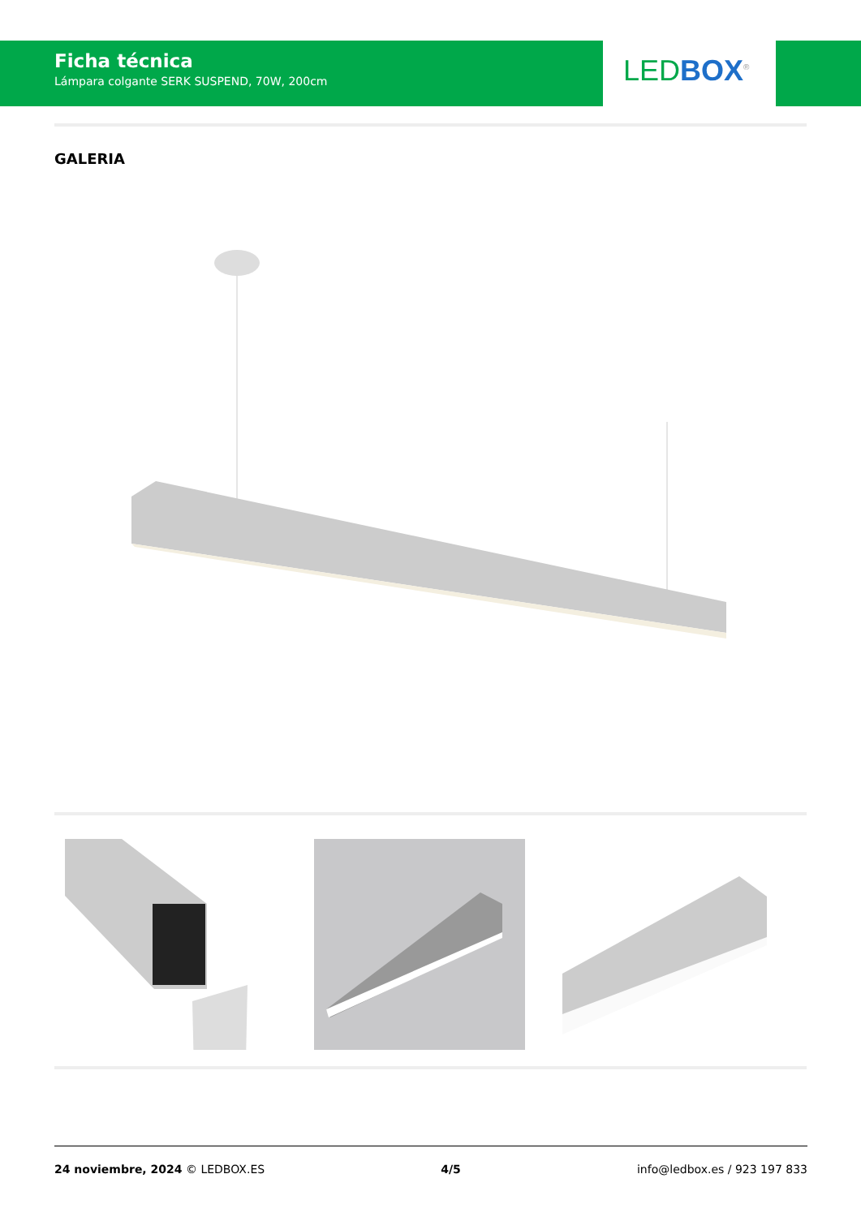Ficha técnica
Lámpara colgante SERK SUSPEND, 70W, 200cm
LED BOX<sup>®</sup>
GALERIA
24 noviembre, 2024 © LEDBOX.ES 4/5 info@ledbox.es / 923 197 833